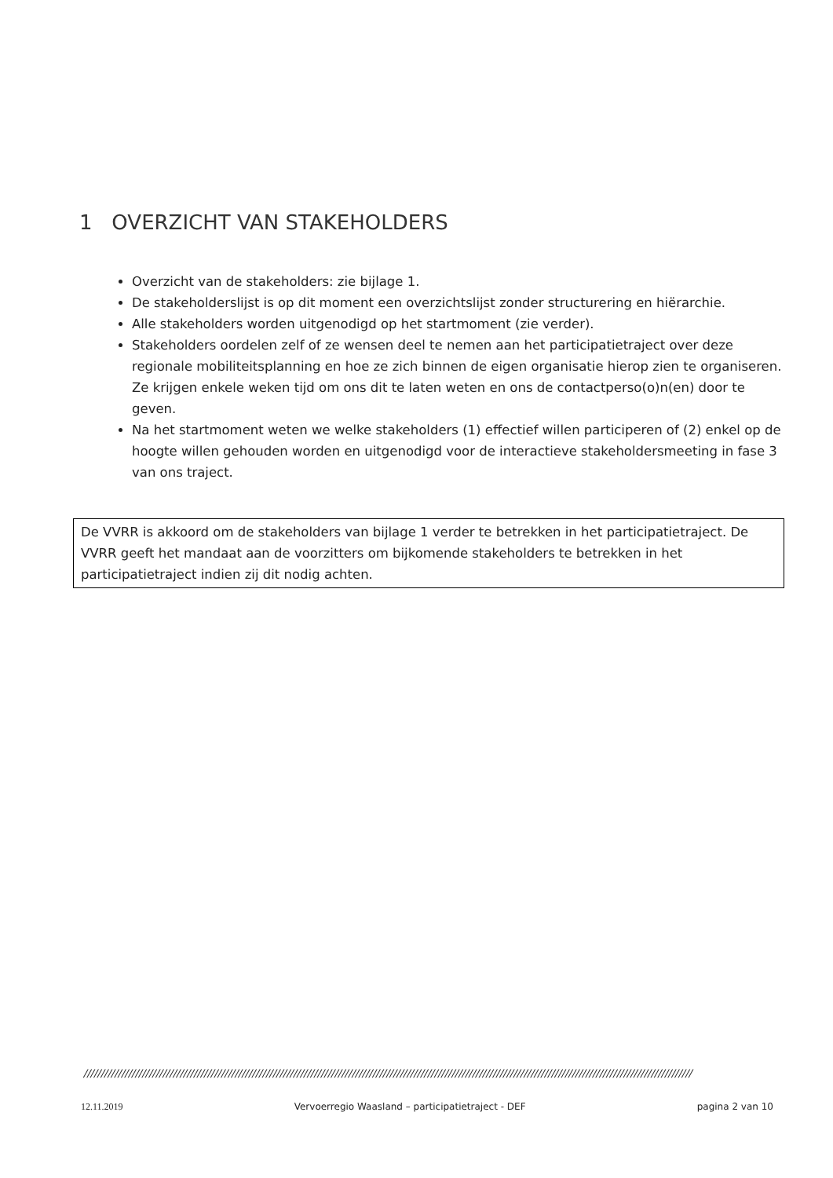1 OVERZICHT VAN STAKEHOLDERS
Overzicht van de stakeholders: zie bijlage 1.
De stakeholderslijst is op dit moment een overzichtslijst zonder structurering en hiërarchie.
Alle stakeholders worden uitgenodigd op het startmoment (zie verder).
Stakeholders oordelen zelf of ze wensen deel te nemen aan het participatietraject over deze regionale mobiliteitsplanning en hoe ze zich binnen de eigen organisatie hierop zien te organiseren. Ze krijgen enkele weken tijd om ons dit te laten weten en ons de contactperso(o)n(en) door te geven.
Na het startmoment weten we welke stakeholders (1) effectief willen participeren of (2) enkel op de hoogte willen gehouden worden en uitgenodigd voor de interactieve stakeholdersmeeting in fase 3 van ons traject.
De VVRR is akkoord om de stakeholders van bijlage 1 verder te betrekken in het participatietraject. De VVRR geeft het mandaat aan de voorzitters om bijkomende stakeholders te betrekken in het participatietraject indien zij dit nodig achten.
/////////////////////////////////////////////////////////////////////////////////////////////////////////////////////////////////////////////////////////////////////////////////
12.11.2019 Vervoerregio Waasland – participatietraject - DEF pagina 2 van 10